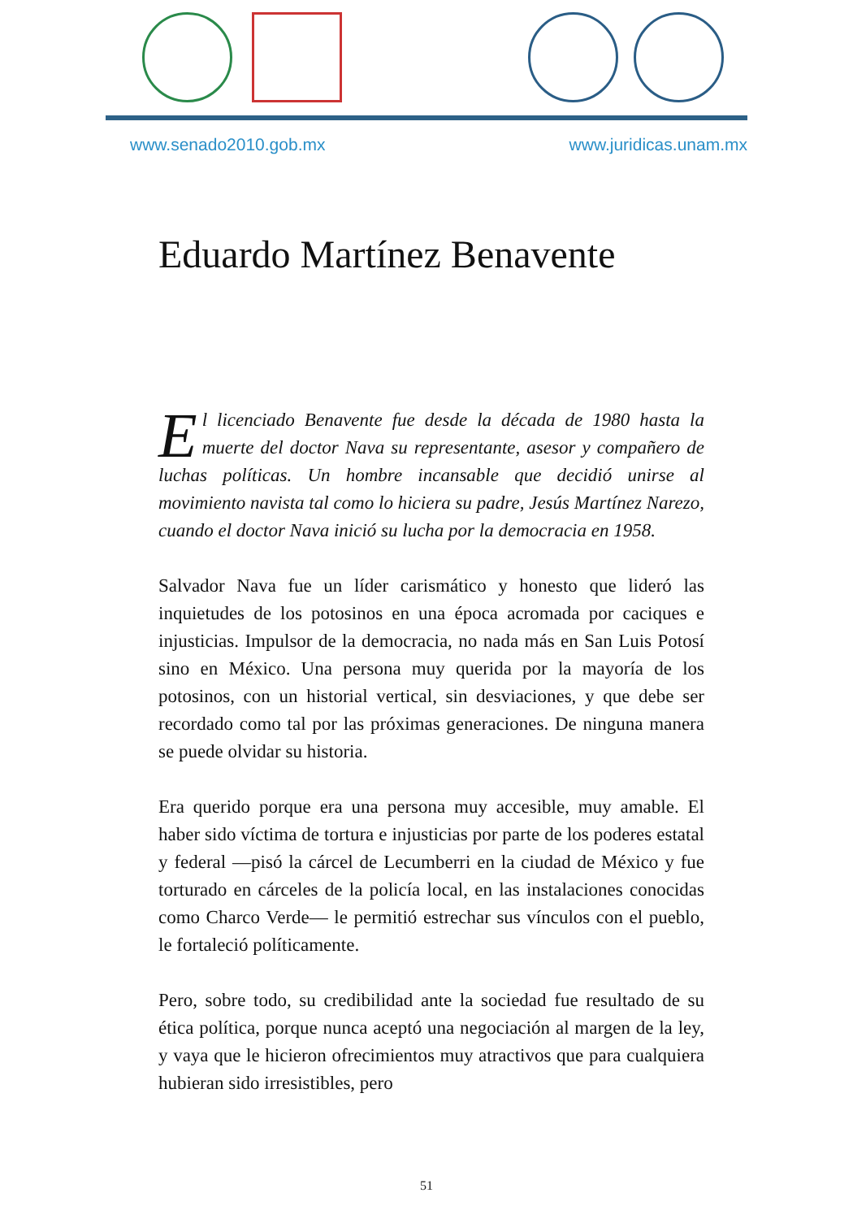www.senado2010.gob.mx www.juridicas.unam.mx
Eduardo Martínez Benavente
El licenciado Benavente fue desde la década de 1980 hasta la muerte del doctor Nava su representante, asesor y compañero de luchas políticas. Un hombre incansable que decidió unirse al movimiento navista tal como lo hiciera su padre, Jesús Martínez Narezo, cuando el doctor Nava inició su lucha por la democracia en 1958.
Salvador Nava fue un líder carismático y honesto que lideró las inquietudes de los potosinos en una época acromada por caciques e injusticias. Impulsor de la democracia, no nada más en San Luis Potosí sino en México. Una persona muy querida por la mayoría de los potosinos, con un historial vertical, sin desviaciones, y que debe ser recordado como tal por las próximas generaciones. De ninguna manera se puede olvidar su historia.
Era querido porque era una persona muy accesible, muy amable. El haber sido víctima de tortura e injusticias por parte de los poderes estatal y federal —pisó la cárcel de Lecumberri en la ciudad de México y fue torturado en cárceles de la policía local, en las instalaciones conocidas como Charco Verde— le permitió estrechar sus vínculos con el pueblo, le fortaleció políticamente.
Pero, sobre todo, su credibilidad ante la sociedad fue resultado de su ética política, porque nunca aceptó una negociación al margen de la ley, y vaya que le hicieron ofrecimientos muy atractivos que para cualquiera hubieran sido irresistibles, pero
51